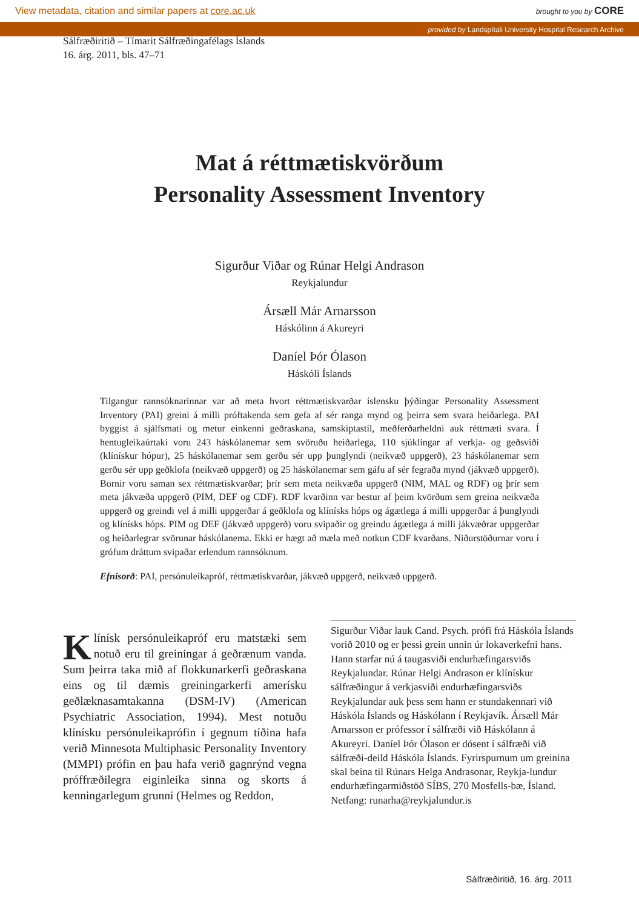View metadata, citation and similar papers at core.ac.uk brought to you by CORE
provided by Landspítali University Hospital Research Archive
Sálfræðiritið – Tímarit Sálfræðingafélags Íslands
16. árg. 2011, bls. 47–71
Mat á réttmætiskvörðum
Personality Assessment Inventory
Sigurður Viðar og Rúnar Helgi Andrason
Reykjalundur
Ársæll Már Arnarsson
Háskólinn á Akureyri
Daníel Þór Ólason
Háskóli Íslands
Tilgangur rannsóknarinnar var að meta hvort réttmætiskvarðar íslensku þýðingar Personality Assessment Inventory (PAI) greini á milli próftakenda sem gefa af sér ranga mynd og þeirra sem svara heiðarlega. PAI byggist á sjálfsmati og metur einkenni geðraskana, samskiptastíl, meðferðarheldni auk réttmæti svara. Í hentugleikaúrtaki voru 243 háskólanemar sem svöruðu heiðarlega, 110 sjúklingar af verkja- og geðsviði (klínískur hópur), 25 háskólanemar sem gerðu sér upp þunglyndi (neikvæð uppgerð), 23 háskólanemar sem gerðu sér upp geðklofa (neikvæð uppgerð) og 25 háskólanemar sem gáfu af sér fegraða mynd (jákvæð uppgerð). Bornir voru saman sex réttmætiskvarðar; þrír sem meta neikvæða uppgerð (NIM, MAL og RDF) og þrír sem meta jákvæða uppgerð (PIM, DEF og CDF). RDF kvarðinn var bestur af þeim kvörðum sem greina neikvæða uppgerð og greindi vel á milli uppgerðar á geðklofa og klínísks hóps og ágætlega á milli uppgerðar á þunglyndi og klínísks hóps. PIM og DEF (jákvæð uppgerð) voru svipaðir og greindu ágætlega á milli jákvæðrar uppgerðar og heiðarlegrar svörunar háskólanema. Ekki er hægt að mæla með notkun CDF kvarðans. Niðurstöðurnar voru í grófum dráttum svipaðar erlendum rannsóknum.
Efnisorð: PAI, persónuleikapróf, réttmætiskvarðar, jákvæð uppgerð, neikvæð uppgerð.
Klínísk persónuleikapróf eru matstæki sem notuð eru til greiningar á geðrænum vanda. Sum þeirra taka mið af flokkunarkerfi geðraskana eins og til dæmis greiningarkerfi amerísku geðlæknasamtakanna (DSM-IV) (American Psychiatric Association, 1994). Mest notuðu klínísku persónuleikaprófin í gegnum tíðina hafa verið Minnesota Multiphasic Personality Inventory (MMPI) prófin en þau hafa verið gagnrýnd vegna próffræðilegra eiginleika sinna og skorts á kenningarlegum grunni (Helmes og Reddon,
Sigurður Viðar lauk Cand. Psych. prófi frá Háskóla Íslands vorið 2010 og er þessi grein unnin úr lokaverkefni hans. Hann starfar nú á taugasviði endurhæfingarsviðs Reykjalundar. Rúnar Helgi Andrason er klínískur sálfræðingur á verkjasviði endurhæfingarsviðs Reykjalundar auk þess sem hann er stundakennari við Háskóla Íslands og Háskólann í Reykjavík. Ársæll Már Arnarsson er prófessor í sálfræði við Háskólann á Akureyri. Daníel Þór Ólason er dósent í sálfræði við sálfræði-deild Háskóla Íslands. Fyrirspurnum um greinina skal beina til Rúnars Helga Andrasonar, Reykja-lundur endurhæfingarmiðstöð SÍBS, 270 Mosfells-bæ, Ísland. Netfang: runarha@reykjalundur.is
Sálfræðiritið, 16. árg. 2011